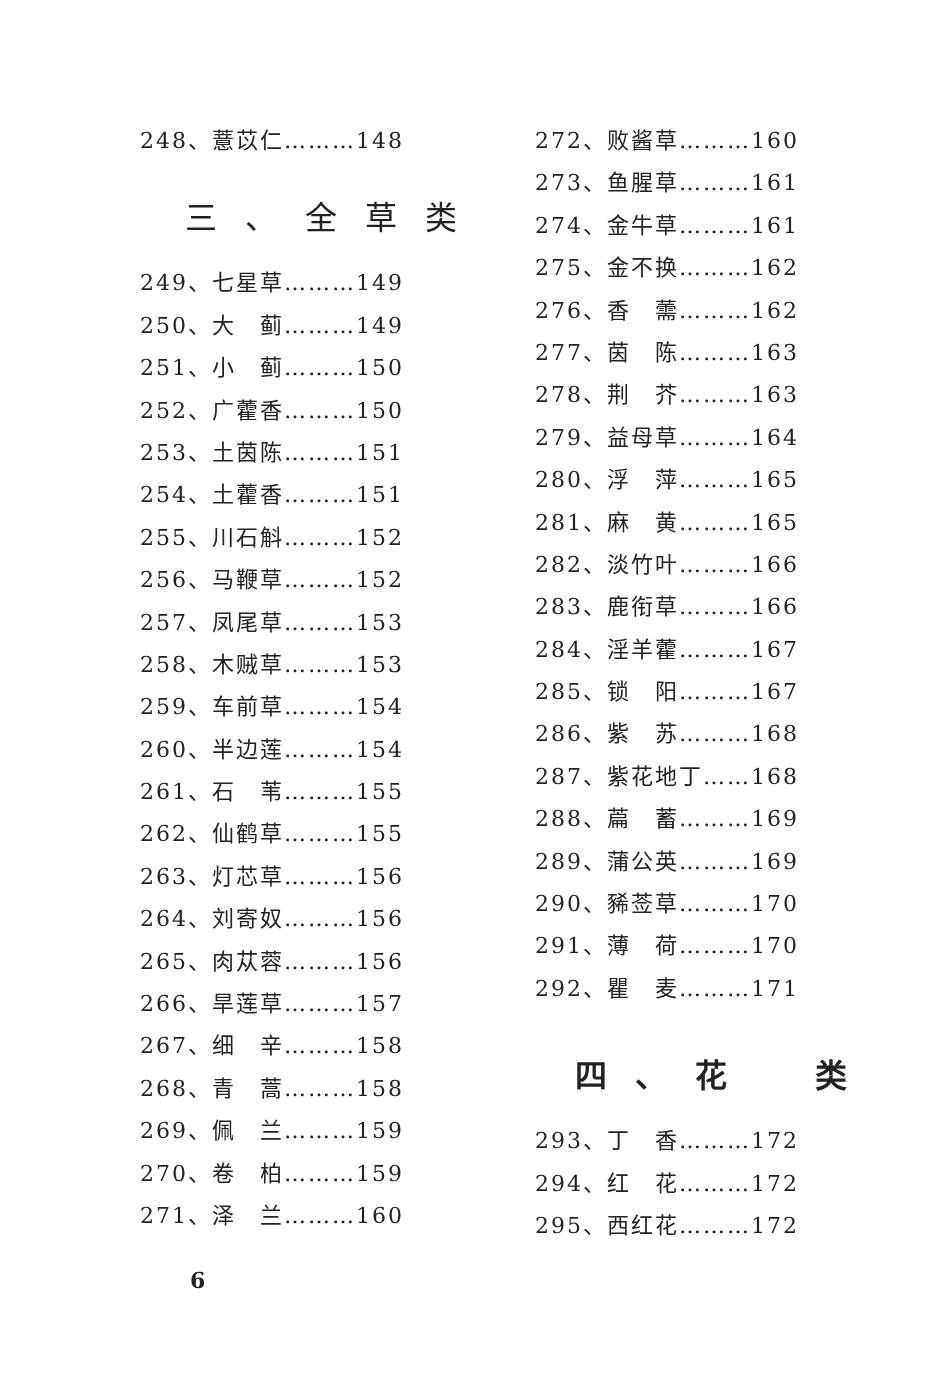248、薏苡仁………148
三、全草类
249、七星草………149
250、大　蓟………149
251、小　蓟………150
252、广藿香………150
253、土茵陈………151
254、土藿香………151
255、川石斛………152
256、马鞭草………152
257、凤尾草………153
258、木贼草………153
259、车前草………154
260、半边莲………154
261、石　苇………155
262、仙鹤草………155
263、灯芯草………156
264、刘寄奴………156
265、肉苁蓉………156
266、旱莲草………157
267、细　辛………158
268、青　蒿………158
269、佩　兰………159
270、卷　柏………159
271、泽　兰………160
272、败酱草………160
273、鱼腥草………161
274、金牛草………161
275、金不换………162
276、香　薷………162
277、茵　陈………163
278、荆　芥………163
279、益母草………164
280、浮　萍………165
281、麻　黄………165
282、淡竹叶………166
283、鹿衔草………166
284、淫羊藿………167
285、锁　阳………167
286、紫　苏………168
287、紫花地丁……168
288、萹　蓄………169
289、蒲公英………169
290、豨莶草………170
291、薄　荷………170
292、瞿　麦………171
四、花　类
293、丁　香………172
294、红　花………172
295、西红花………172
6